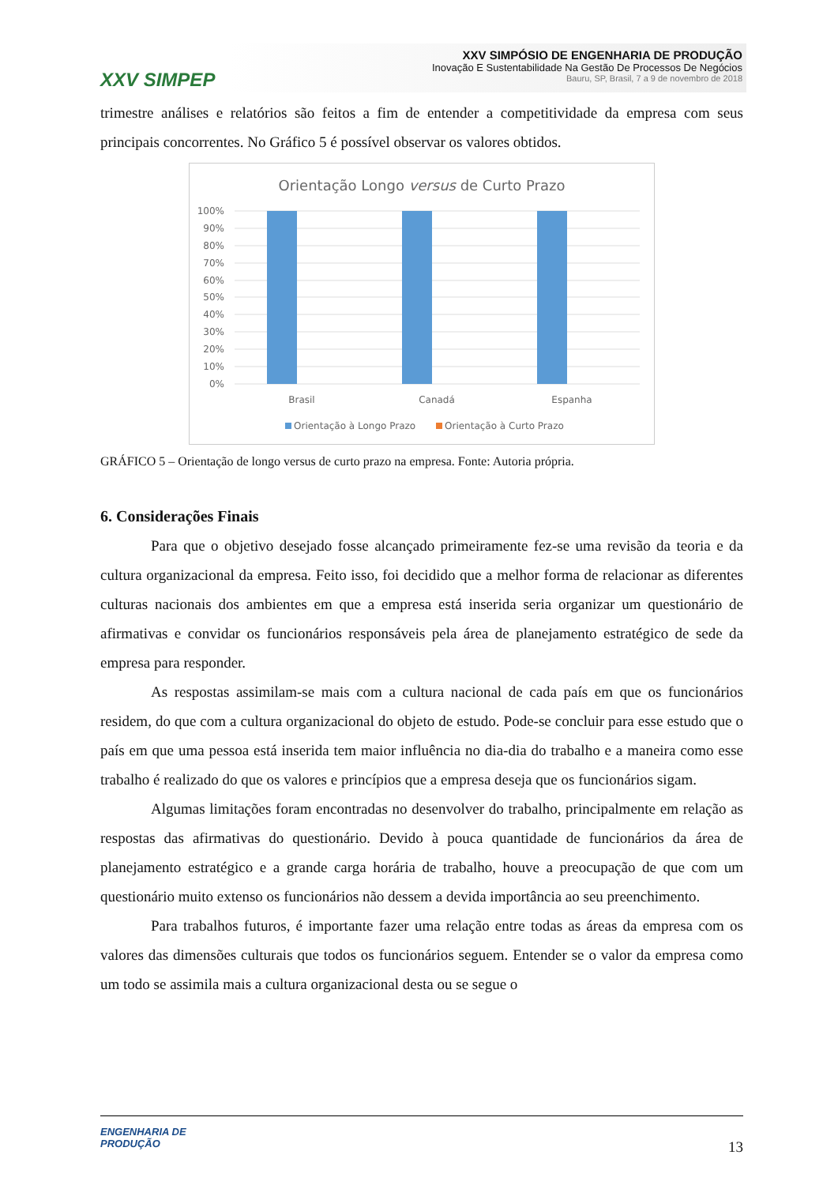XXV SIMPEP
XXV SIMPÓSIO DE ENGENHARIA DE PRODUÇÃO
Inovação E Sustentabilidade Na Gestão De Processos De Negócios
Bauru, SP, Brasil, 7 a 9 de novembro de 2018
trimestre análises e relatórios são feitos a fim de entender a competitividade da empresa com seus principais concorrentes. No Gráfico 5 é possível observar os valores obtidos.
Orientação Longo versus de Curto Prazo
100%
90%
80%
70%
60%
50%
40%
30%
20%
10%
0%
Brasil
Canadá
Espanha
Orientação à Longo Prazo
Orientação à Curto Prazo
GRÁFICO 5 – Orientação de longo versus de curto prazo na empresa. Fonte: Autoria própria.
6. Considerações Finais
Para que o objetivo desejado fosse alcançado primeiramente fez-se uma revisão da teoria e da cultura organizacional da empresa. Feito isso, foi decidido que a melhor forma de relacionar as diferentes culturas nacionais dos ambientes em que a empresa está inserida seria organizar um questionário de afirmativas e convidar os funcionários responsáveis pela área de planejamento estratégico de sede da empresa para responder.
As respostas assimilam-se mais com a cultura nacional de cada país em que os funcionários residem, do que com a cultura organizacional do objeto de estudo. Pode-se concluir para esse estudo que o país em que uma pessoa está inserida tem maior influência no dia-dia do trabalho e a maneira como esse trabalho é realizado do que os valores e princípios que a empresa deseja que os funcionários sigam.
Algumas limitações foram encontradas no desenvolver do trabalho, principalmente em relação as respostas das afirmativas do questionário. Devido à pouca quantidade de funcionários da área de planejamento estratégico e a grande carga horária de trabalho, houve a preocupação de que com um questionário muito extenso os funcionários não dessem a devida importância ao seu preenchimento.
Para trabalhos futuros, é importante fazer uma relação entre todas as áreas da empresa com os valores das dimensões culturais que todos os funcionários seguem. Entender se o valor da empresa como um todo se assimila mais a cultura organizacional desta ou se segue o
ENGENHARIA DE
PRODUÇÃO
13